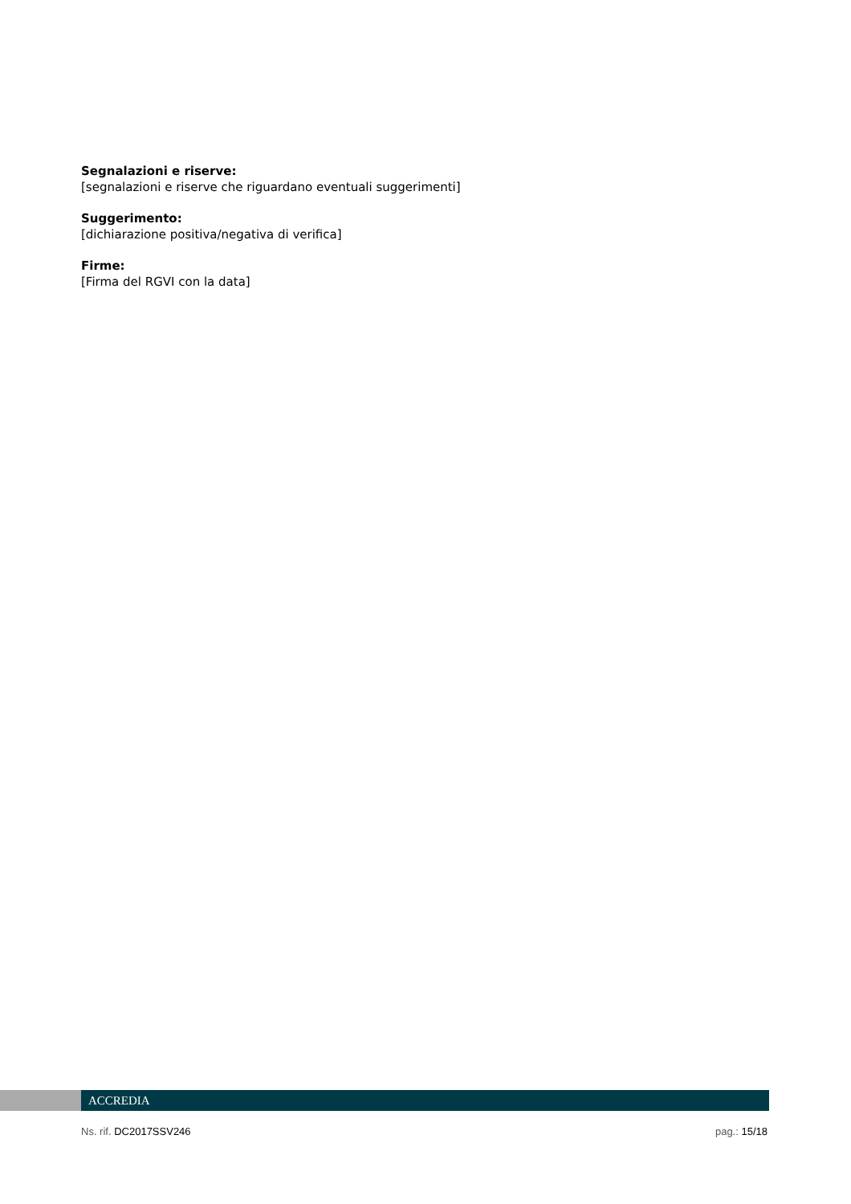Segnalazioni e riserve:
[segnalazioni e riserve che riguardano eventuali suggerimenti]
Suggerimento:
[dichiarazione positiva/negativa di verifica]
Firme:
[Firma del RGVI con la data]
ACCREDIA
Ns. rif. DC2017SSV246 pag.: 15/18